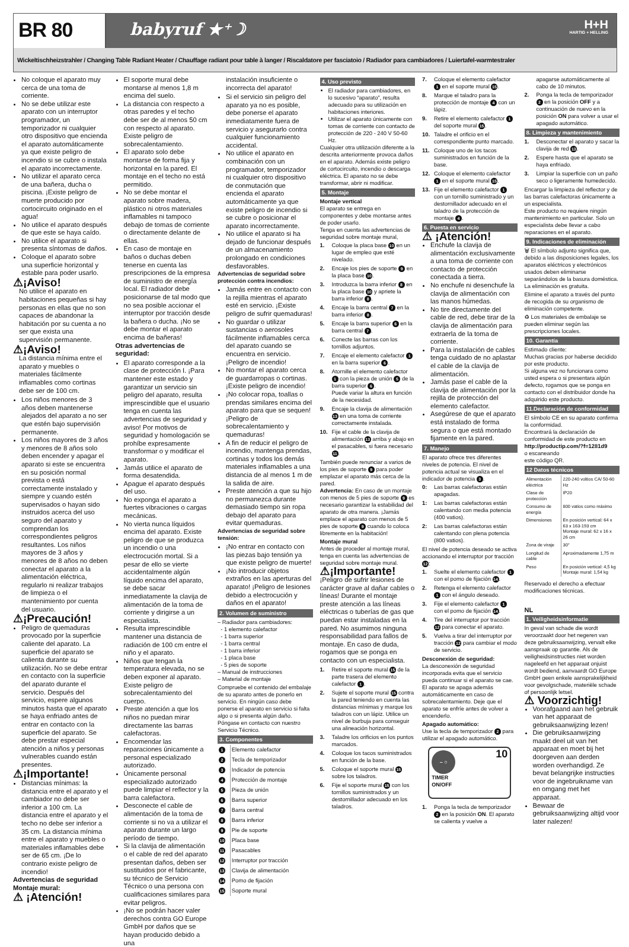BR 80
babyruf ★⁺☽
H+H
HARTIG + HELLING
Wickeltischheizstrahler / Changing Table Radiant Heater / Chauffage radiant pour table à langer / Riscaldatore per fasciatoio / Radiador para cambiadores / Luiertafel-warmtestraler
No coloque el aparato muy cerca de una toma de corriente.
No se debe utilizar este aparato con un interruptor programador, un temporizador ni cualquier otro dispositivo que encienda el aparato automáticamente ya que existe peligro de incendio si se cubre o instala el aparato incorrectamente.
No utilizar el aparato cerca de una bañera, ducha o piscina. ¡Existe peligro de muerte producido por cortocircuito originado en el agua!
No utilice el aparato después de que este se haya caído.
No utilice el aparato si presenta síntomas de daños.
Coloque el aparato sobre una superficie horizontal y estable para poder usarlo.
⚠¡Aviso!
No utilice el aparato en habitaciones pequeñas si hay personas en ellas que no son capaces de abandonar la habitación por su cuenta a no ser que exista una supervisión permanente.
⚠¡Aviso!
La distancia mínima entre el aparato y muebles o materiales fácilmente inflamables como cortinas debe ser de 100 cm.
Los niños menores de 3 años deben mantenerse alejados del aparato a no ser que estén bajo supervisión permanente.
Los niños mayores de 3 años y menores de 8 años solo deben encender y apagar el aparato si este se encuentra en su posición normal prevista o está correctamente instalado y siempre y cuando estén supervisados o hayan sido instruidos acerca del uso seguro del aparato y comprendan los correspondientes peligros resultantes. Los niños mayores de 3 años y menores de 8 años no deben conectar el aparato a la alimentación eléctrica, regularlo ni realizar trabajos de limpieza o el mantenimiento por cuenta del usuario.
⚠¡Precaución!
Peligro de quemaduras provocado por la superficie caliente del aparato. La superficie del aparato se calienta durante su utilización. No se debe entrar en contacto con la superficie del aparato durante el servicio. Después del servicio, espere algunos minutos hasta que el aparato se haya enfriado antes de entrar en contacto con la superficie del aparato. Se debe prestar especial atención a niños y personas vulnerables cuando están presentes.
⚠¡Importante!
Distancias mínimas: la distancia entre el aparato y el cambiador no debe ser inferior a 100 cm. La distancia entre el aparato y el techo no debe ser inferior a 35 cm. La distancia mínima entre el aparato y muebles o materiales inflamables debe ser de 65 cm. ¡De lo contrario existe peligro de incendio!
Advertencias de seguridad Montaje mural:
⚠ ¡Atención!
El soporte mural debe montarse al menos 1,8 m encima del suelo.
La distancia con respecto a otras paredes y el techo debe ser de al menos 50 cm con respecto al aparato. Existe peligro de sobrecalentamiento.
El aparato solo debe montarse de forma fija y horizontal en la pared. El montaje en el techo no está permitido.
No se debe montar el aparato sobre madera, plástico ni otros materiales inflamables ni tampoco debajo de tomas de corriente o directamente delante de ellas.
En caso de montaje en baños o duchas deben tenerse en cuenta las prescripciones de la empresa de suministro de energía local. El radiador debe posicionarse de tal modo que no sea posible accionar el interruptor por tracción desde la bañera o ducha. ¡No se debe montar el aparato encima de bañeras!
Otras advertencias de seguridad:
El aparato corresponde a la clase de protección I. ¡Para mantener este estado y garantizar un servicio sin peligro del aparato, resulta imprescindible que el usuario tenga en cuenta las advertencias de seguridad y aviso! Por motivos de seguridad y homologación se prohíbe expresamente transformar o y modificar el aparato.
Jamás utilice el aparato de forma desatendida.
Apague el aparato después del uso.
No exponga el aparato a fuertes vibraciones o cargas mecánicas.
No vierta nunca líquidos encima del aparato. Existe peligro de que se produzca un incendio o una electrocución mortal. Si a pesar de ello se vierte accidentalmente algún líquido encima del aparato, se debe sacar inmediatamente la clavija de alimentación de la toma de corriente y dirigirse a un especialista.
Resulta imprescindible mantener una distancia de radiación de 100 cm entre el niño y el aparato.
Niños que tengan la temperatura elevada, no se deben exponer al aparato. Existe peligro de sobrecalentamiento del cuerpo.
Preste atención a que los niños no puedan mirar directamente las barras calefactoras.
Encomendar las reparaciones únicamente a personal especializado autorizado.
Únicamente personal especializado autorizado puede limpiar el reflector y la barra calefactora.
Desconecte el cable de alimentación de la toma de corriente si no va a utilizar el aparato durante un largo período de tiempo.
Si la clavija de alimentación o el cable de red del aparato presentan daños, deben ser sustituidos por el fabricante, su técnico de Servicio Técnico o una persona con cualificaciones similares para evitar peligros.
¡No se podrán hacer valer derechos contra GO Europe GmbH por daños que se hayan producido debido a una
instalación insuficiente o incorrecta del aparato!
Si el servicio sin peligro del aparato ya no es posible, debe ponerse el aparato inmediatamente fuera de servicio y asegurarlo contra cualquier funcionamiento accidental.
No utilice el aparato en combinación con un programador, temporizador ni cualquier otro dispositivo de conmutación que encienda el aparato automáticamente ya que existe peligro de incendio si se cubre o posicionar el aparato incorrectamente.
No utilice el aparato si ha dejado de funcionar después de un almacenamiento prolongado en condiciones desfavorables.
Advertencias de seguridad sobre protección contra incendios:
Jamás entre en contacto con la rejilla mientras el aparato esté en servicio. ¡Existe peligro de sufrir quemaduras!
No guardar o utilizar sustancias o aerosoles fácilmente inflamables cerca del aparato cuando se encuentra en servicio. ¡Peligro de incendio!
No montar el aparato cerca de guardarropas o cortinas. ¡Existe peligro de incendio!
¡No colocar ropa, toallas o prendas similares encima del aparato para que se sequen! ¡Peligro de sobrecalentamiento y quemaduras!
A fin de reducir el peligro de incendio, mantenga prendas, cortinas y todos los demás materiales inflamables a una distancia de al menos 1 m de la salida de aire.
Preste atención a que su hijo no permanezca durante demasiado tiempo sin ropa debajo del aparato para evitar quemaduras.
Advertencias de seguridad sobre tensión:
¡No entrar en contacto con las piezas bajo tensión ya que existe peligro de muerte!
¡No introducir objetos extraños en las aperturas del aparato! ¡Peligro de lesiones debido a electrocución y daños en el aparato!
2. Volumen de suministro
– Radiador para cambiadores:
- 1 elemento calefactor
- 1 barra superior
- 1 barra central
- 1 barra inferior
- 1 placa base
- 5 pies de soporte
– Manual de instrucciones
– Material de montaje
Compruebe el contenido del embalaje de su aparato antes de ponerlo en servicio. En ningún caso debe ponerse el aparato en servicio si falta algo o si presenta algún daño. Póngase en contacto con nuestro Servicio Técnico.
3. Componentes
| 1 | Elemento calefactor |
| 2 | Tecla de temporizador |
| 3 | Indicador de potencia |
| 4 | Protección de montaje |
| 5 | Pieza de unión |
| 6 | Barra superior |
| 7 | Barra central |
| 8 | Barra inferior |
| 9 | Pie de soporte |
| 10 | Placa base |
| 11 | Pasacables |
| 12 | Interruptor por tracción |
| 13 | Clavija de alimentación |
| 14 | Pomo de fijación |
| 15 | Soporte mural |
4. Uso previsto
El radiador para cambiadores, en lo sucesivo “aparato”, resulta adecuado para su utilización en habitaciones interiores.
Utilizar el aparato únicamente con tomas de corriente con contacto de protección de 220 - 240 V 50-60 Hz.
Cualquier otra utilización diferente a la descrita anteriormente provoca daños en el aparato. Además existe peligro de cortocircuito, incendio o descarga eléctrica. El aparato no se debe transformar, abrir ni modificar.
5. Montaje
Montaje vertical
El aparato se entrega en componentes y debe montarse antes de poder usarlo.
Tenga en cuenta las advertencias de seguridad sobre montaje mural,
1. Coloque la placa base 10 en un lugar de empleo que esté nivelado.
2. Encaje los pies de soporte 9 en la placa base 10.
3. Introduzca la barra inferior 8 en la placa base 10 y apriete la barra inferior 8.
4. Encaje la barra central 7 en la barra inferior 8.
5. Encaje la barra superior 6 en la barra central 7.
6. Conecte las barras con los tornillos adjuntos.
7. Encaje el elemento calefactor 1 en la barra superior 6.
8. Atornille el elemento calefactor 1 con la pieza de unión 5 de la barra superior 6.
Puede variar la altura en función de la necesidad.
9. Encaje la clavija de alimentación 13 en una toma de corriente correctamente instalada.
10. Fije el cable de la clavija de alimentación 13 arriba y abajo en el pasacables, si fuera necesario 11.
También puede renunciar a varios de los pies de soporte 9 para poder emplazar el aparato más cerca de la pared.
Advertencia: En caso de un montaje con menos de 5 pies de soporte 9 es necesario garantizar la estabilidad del aparato de otra manera. ¡Jamás emplace el aparato con menos de 5 pies de soporte 9 cuando lo coloca libremente en la habitación!
Montaje mural
Antes de proceder al montaje mural, tenga en cuenta las advertencias de seguridad sobre montaje mural.
⚠¡Importante!
¡Peligro de sufrir lesiones de carácter grave al dañar cables o líneas! Durante el montaje preste atención a las líneas eléctricas o tuberías de gas que puedan estar instaladas en la pared. No asumimos ninguna responsabilidad para fallos de montaje. En caso de duda, rogamos que se ponga en contacto con un especialista.
1. Retire el soporte mural 15 de la parte trasera del elemento calefactor 1.
2. Sujete el soporte mural 15 contra la pared teniendo en cuenta las distancias mínimas y marque los taladros con un lápiz. Utilice un nivel de burbuja para conseguir una alineación horizontal.
3. Taladre los orificios en los puntos marcados.
4. Coloque los tacos suministrados en función de la base.
5. Coloque el soporte mural 15 sobre los taladros.
6. Fije el soporte mural 15 con los tornillos suministrados y un destornillador adecuado en los taladros.
7. Coloque el elemento calefactor 1 en el soporte mural 15.
8. Marque el taladro para la protección de montaje 4 con un lápiz.
9. Retire el elemento calefactor 1 del soporte mural 15.
10. Taladre el orificio en el correspondiente punto marcado.
11. Coloque uno de los tacos suministrados en función de la base.
12. Coloque el elemento calefactor 1 en el soporte mural 15.
13. Fije el elemento calefactor 1 con un tornillo suministrado y un destornillador adecuado en el taladro de la protección de montaje 4.
6. Puesta en servicio
⚠ ¡Atención!
Enchufe la clavija de alimentación exclusivamente a una toma de corriente con contacto de protección conectada a tierra.
No enchufe ni desenchufe la clavija de alimentación con las manos húmedas.
No tire directamente del cable de red, debe tirar de la clavija de alimentación para extraerla de la toma de corriente.
Para la instalación de cables tenga cuidado de no aplastar el cable de la clavija de alimentación.
Jamás pase el cable de la clavija de alimentación por la rejilla de protección del elemento calefactor.
Asegúrese de que el aparato está instalado de forma segura o que está montado fijamente en la pared.
7. Manejo
El aparato ofrece tres diferentes niveles de potencia. El nivel de potencia actual se visualiza en el indicador de potencia 3.
0: Las barras calefactoras están apagadas.
1: Las barras calefactoras están calentando con media potencia (400 vatios).
2: Las barras calefactoras están calentando con plena potencia (800 vatios).
El nivel de potencia deseado se activa accionando el interruptor por tracción 12:
1. Suelte el elemento calefactor 1 con el pomo de fijación 14.
2. Retenga el elemento calefactor 1 con el ángulo deseado.
3. Fije el elemento calefactor 1 con el pomo de fijación 14.
4. Tire del interruptor por tracción 12 para conectar el aparato.
5. Vuelva a tirar del interruptor por tracción 12 para cambiar el modo de servicio.
Desconexión de seguridad:
La desconexión de seguridad incorporada evita que el servicio pueda continuar si el aparato se cae. El aparato se apaga además automáticamente en caso de sobrecalentamiento. Deje que el aparato se enfríe antes de volver a encenderlo.
Apagado automático:
Use la tecla de temporizador 2 para utilizar el apagado automático.
– ○ 10
TIMER
ON/OFF
1. Ponga la tecla de temporizador 2 en la posición ON. El aparato se calienta y vuelve a
apagarse automáticamente al cabo de 10 minutos.
2. Ponga la tecla de temporizador 2 en la posición OFF y a continuación de nuevo en la posición ON para volver a usar el apagado automático.
8. Limpieza y mantenimiento
1. Desconectar el aparato y sacar la clavija de red 13.
2. Espere hasta que el aparato se haya enfriado.
3. Limpiar la superficie con un paño seco o ligeramente humedecido.
Encargar la limpieza del reflector y de las barras calefactoras únicamente a un especialista.
Este producto no requiere ningún mantenimiento en particular. Solo un especialista debe llevar a cabo reparaciones en el aparato.
9. Indicaciones de eliminación
🗑 El símbolo adjunto significa que, debido a las disposiciones legales, los aparatos eléctricos y electrónicos usados deben eliminarse separándolos de la basura doméstica. La eliminación es gratuita.
Elimine el aparato a través del punto de recogida de su organismo de eliminación competente.
♻ Los materiales de embalaje se pueden eliminar según las prescripciones locales.
10. Garantía
Estimado cliente:
Muchas gracias por haberse decidido por este producto.
Si alguna vez no funcionara como usted espera o si presentara algún defecto, rogamos que se ponga en contacto con el distribuidor donde ha adquirido este producto.
11.Declaración de conformidad
El símbolo CE en su aparato confirma la conformidad.
Encontrará la declaración de conformidad de este producto en
http://productip.com/?f=1281d9
o escaneando
este código QR.
12 Datos técnicos
| Alimentación eléctrica | 220-240 voltios CA/ 50-60 Hz |
| Clase de protección | IP20 |
| Consumo de energía | 800 vatios como máximo |
| Dimensiones | En posición vertical: 64 x 63 x 163-193 cm Montaje mural: 62 x 16 x 26 cm |
| Zona de viraje | 30° |
| Longitud de cable | Aproximadamente 1,75 m |
| Peso | En posición vertical: 4,5 kg Montaje mural: 1,54 kg |
Reservado el derecho a efectuar modificaciones técnicas.
NL
1. Veiligheidsinformatie
In geval van schade die wordt veroorzaakt door het negeren van deze gebruiksaanwijzing, vervalt elke aanspraak op garantie. Als de veiligheidsinstructies niet worden nageleefd en het apparaat onjuist wordt bediend, aanvaardt GO Europe GmbH geen enkele aansprakelijkheid voor gevolgschade, materiële schade of persoonlijk letsel.
⚠ Voorzichtig!
Voorafgaand aan het gebruik van het apparaat de gebruiksaanwijzing lezen!
Die gebruiksaanwijzing maakt deel uit van het apparaat en moet bij het doorgeven aan derden worden overhandigd. Ze bevat belangrijke instructies voor de ingebruikname van en omgang met het apparaat.
Bewaar de gebruiksaanwijzing altijd voor later nalezen!